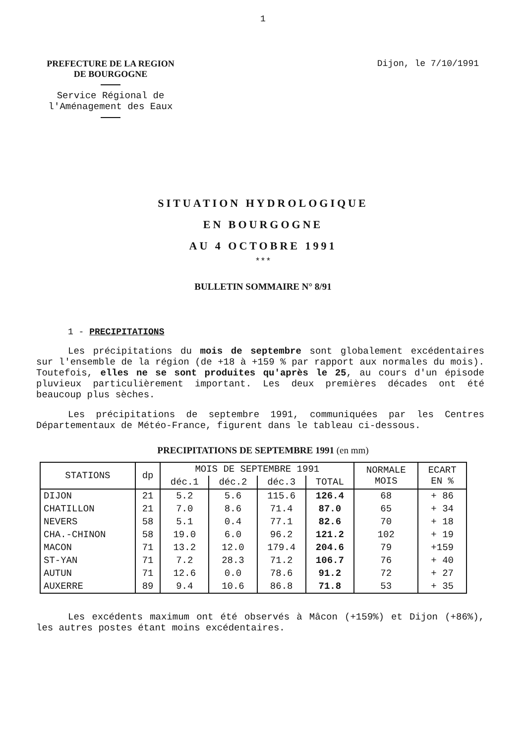1
PREFECTURE DE LA REGION
DE BOURGOGNE
Service Régional de
l'Aménagement des Eaux
Dijon, le 7/10/1991
SITUATION HYDROLOGIQUE
EN BOURGOGNE
AU 4 OCTOBRE 1991
***
BULLETIN SOMMAIRE N° 8/91
1 - PRECIPITATIONS
Les précipitations du mois de septembre sont globalement excédentaires sur l'ensemble de la région (de +18 à +159 % par rapport aux normales du mois). Toutefois, elles ne se sont produites qu'après le 25, au cours d'un épisode pluvieux particulièrement important. Les deux premières décades ont été beaucoup plus sèches.
Les précipitations de septembre 1991, communiquées par les Centres Départementaux de Météo-France, figurent dans le tableau ci-dessous.
PRECIPITATIONS DE SEPTEMBRE 1991 (en mm)
| STATIONS | dp | MOIS DE SEPTEMBRE 1991 | | | | NORMALE MOIS | ECART EN % |
| --- | --- | --- | --- | --- | --- | --- | --- |
| | | déc.1 | déc.2 | déc.3 | TOTAL | | |
| DIJON | 21 | 5.2 | 5.6 | 115.6 | 126.4 | 68 | + 86 |
| CHATILLON | 21 | 7.0 | 8.6 | 71.4 | 87.0 | 65 | + 34 |
| NEVERS | 58 | 5.1 | 0.4 | 77.1 | 82.6 | 70 | + 18 |
| CHA.-CHINON | 58 | 19.0 | 6.0 | 96.2 | 121.2 | 102 | + 19 |
| MACON | 71 | 13.2 | 12.0 | 179.4 | 204.6 | 79 | +159 |
| ST-YAN | 71 | 7.2 | 28.3 | 71.2 | 106.7 | 76 | + 40 |
| AUTUN | 71 | 12.6 | 0.0 | 78.6 | 91.2 | 72 | + 27 |
| AUXERRE | 89 | 9.4 | 10.6 | 86.8 | 71.8 | 53 | + 35 |
Les excédents maximum ont été observés à Mâcon (+159%) et Dijon (+86%), les autres postes étant moins excédentaires.